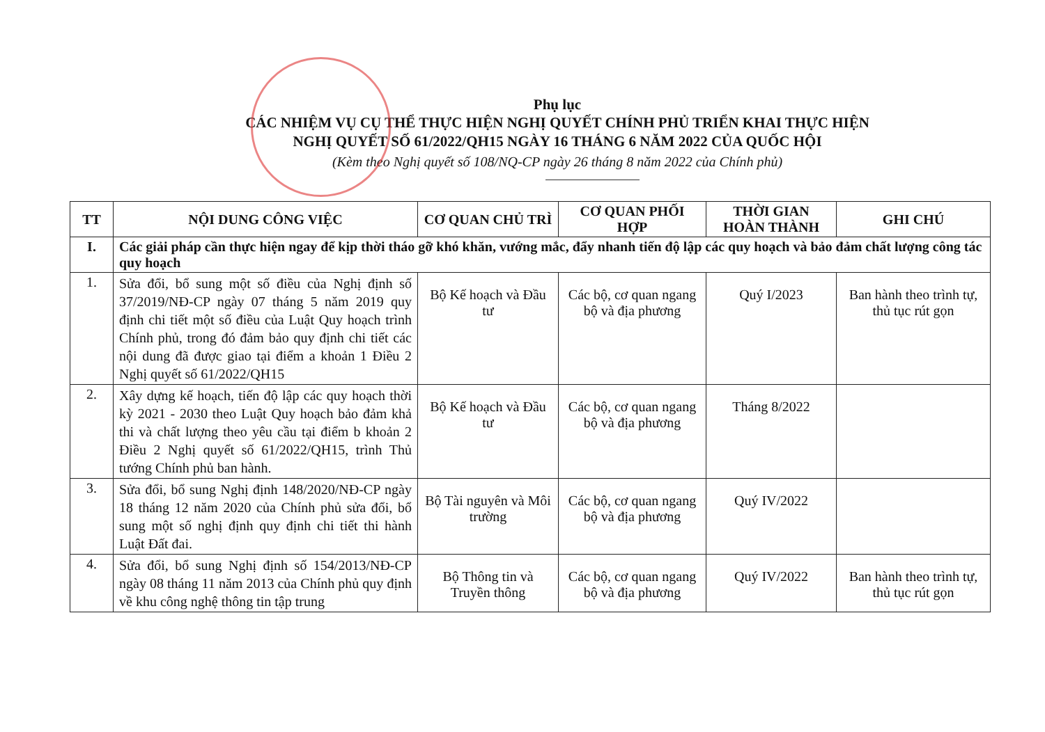Phụ lục
CÁC NHIỆM VỤ CỤ THỂ THỰC HIỆN NGHỊ QUYẾT CHÍNH PHỦ TRIỂN KHAI THỰC HIỆN
NGHỊ QUYẾT SỐ 61/2022/QH15 NGÀY 16 THÁNG 6 NĂM 2022 CỦA QUỐC HỘI
(Kèm theo Nghị quyết số 108/NQ-CP ngày 26 tháng 8 năm 2022 của Chính phủ)
| TT | NỘI DUNG CÔNG VIỆC | CƠ QUAN CHỦ TRÌ | CƠ QUAN PHỐI HỢP | THỜI GIAN HOÀN THÀNH | GHI CHÚ |
| --- | --- | --- | --- | --- | --- |
| I. | Các giải pháp cần thực hiện ngay để kịp thời tháo gỡ khó khăn, vướng mắc, đẩy nhanh tiến độ lập các quy hoạch và bảo đảm chất lượng công tác quy hoạch | | | | |
| 1. | Sửa đổi, bổ sung một số điều của Nghị định số 37/2019/NĐ-CP ngày 07 tháng 5 năm 2019 quy định chi tiết một số điều của Luật Quy hoạch trình Chính phủ, trong đó đảm bảo quy định chi tiết các nội dung đã được giao tại điểm a khoản 1 Điều 2 Nghị quyết số 61/2022/QH15 | Bộ Kế hoạch và Đầu tư | Các bộ, cơ quan ngang bộ và địa phương | Quý I/2023 | Ban hành theo trình tự, thủ tục rút gọn |
| 2. | Xây dựng kế hoạch, tiến độ lập các quy hoạch thời kỳ 2021 - 2030 theo Luật Quy hoạch bảo đảm khả thi và chất lượng theo yêu cầu tại điểm b khoản 2 Điều 2 Nghị quyết số 61/2022/QH15, trình Thủ tướng Chính phủ ban hành. | Bộ Kế hoạch và Đầu tư | Các bộ, cơ quan ngang bộ và địa phương | Tháng 8/2022 | |
| 3. | Sửa đổi, bổ sung Nghị định 148/2020/NĐ-CP ngày 18 tháng 12 năm 2020 của Chính phủ sửa đổi, bổ sung một số nghị định quy định chi tiết thi hành Luật Đất đai. | Bộ Tài nguyên và Môi trường | Các bộ, cơ quan ngang bộ và địa phương | Quý IV/2022 | |
| 4. | Sửa đổi, bổ sung Nghị định số 154/2013/NĐ-CP ngày 08 tháng 11 năm 2013 của Chính phủ quy định về khu công nghệ thông tin tập trung | Bộ Thông tin và Truyền thông | Các bộ, cơ quan ngang bộ và địa phương | Quý IV/2022 | Ban hành theo trình tự, thủ tục rút gọn |